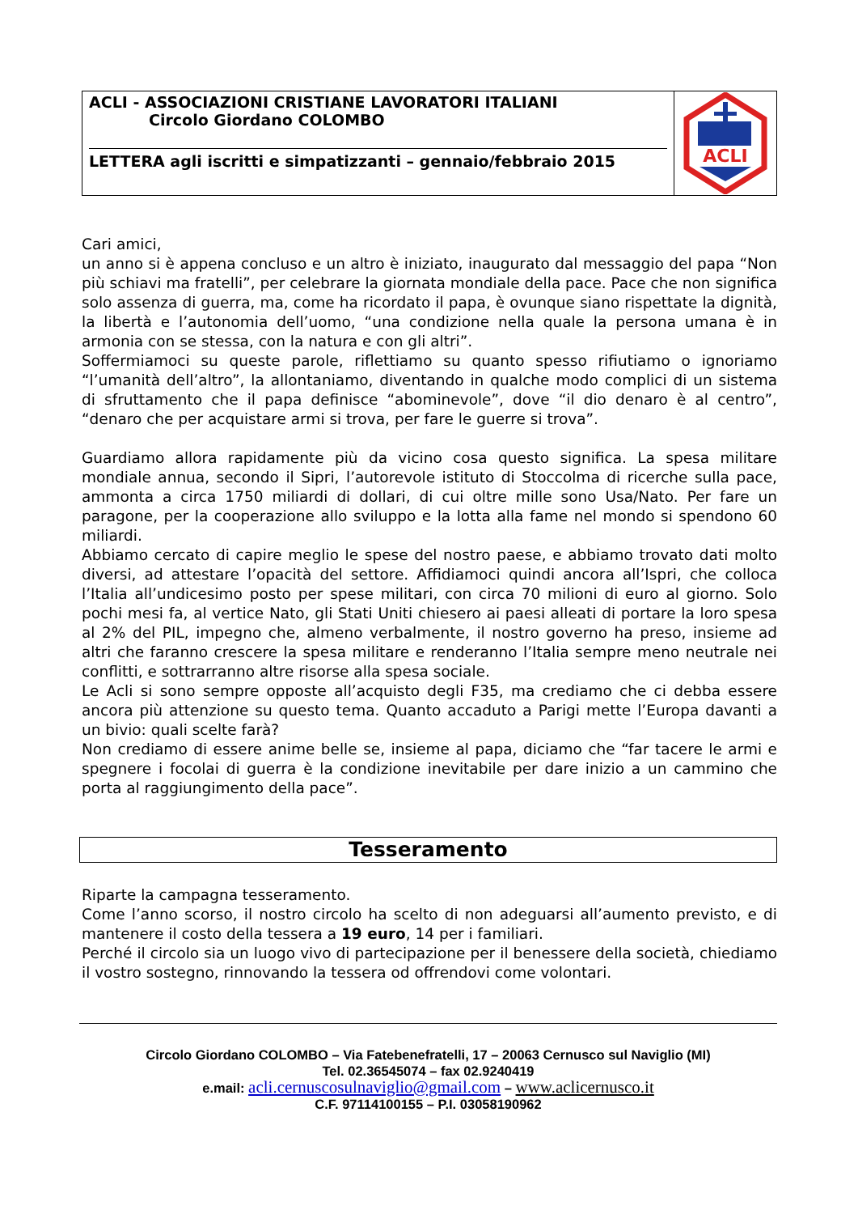ACLI - ASSOCIAZIONI CRISTIANE LAVORATORI ITALIANI
Circolo Giordano COLOMBO
LETTERA agli iscritti e simpatizzanti – gennaio/febbraio 2015
ACLI
Cari amici,
un anno si è appena concluso e un altro è iniziato, inaugurato dal messaggio del papa “Non più schiavi ma fratelli”, per celebrare la giornata mondiale della pace. Pace che non significa solo assenza di guerra, ma, come ha ricordato il papa, è ovunque siano rispettate la dignità, la libertà e l’autonomia dell’uomo, “una condizione nella quale la persona umana è in armonia con se stessa, con la natura e con gli altri”.
Soffermiamoci su queste parole, riflettiamo su quanto spesso rifiutiamo o ignoriamo “l’umanità dell’altro”, la allontaniamo, diventando in qualche modo complici di un sistema di sfruttamento che il papa definisce “abominevole”, dove “il dio denaro è al centro”, “denaro che per acquistare armi si trova, per fare le guerre si trova”.
Guardiamo allora rapidamente più da vicino cosa questo significa. La spesa militare mondiale annua, secondo il Sipri, l’autorevole istituto di Stoccolma di ricerche sulla pace, ammonta a circa 1750 miliardi di dollari, di cui oltre mille sono Usa/Nato. Per fare un paragone, per la cooperazione allo sviluppo e la lotta alla fame nel mondo si spendono 60 miliardi.
Abbiamo cercato di capire meglio le spese del nostro paese, e abbiamo trovato dati molto diversi, ad attestare l’opacità del settore. Affidiamoci quindi ancora all’Ispri, che colloca l’Italia all’undicesimo posto per spese militari, con circa 70 milioni di euro al giorno. Solo pochi mesi fa, al vertice Nato, gli Stati Uniti chiesero ai paesi alleati di portare la loro spesa al 2% del PIL, impegno che, almeno verbalmente, il nostro governo ha preso, insieme ad altri che faranno crescere la spesa militare e renderanno l’Italia sempre meno neutrale nei conflitti, e sottrarranno altre risorse alla spesa sociale.
Le Acli si sono sempre opposte all’acquisto degli F35, ma crediamo che ci debba essere ancora più attenzione su questo tema. Quanto accaduto a Parigi mette l’Europa davanti a un bivio: quali scelte farà?
Non crediamo di essere anime belle se, insieme al papa, diciamo che “far tacere le armi e spegnere i focolai di guerra è la condizione inevitabile per dare inizio a un cammino che porta al raggiungimento della pace”.
Tesseramento
Riparte la campagna tesseramento.
Come l’anno scorso, il nostro circolo ha scelto di non adeguarsi all’aumento previsto, e di mantenere il costo della tessera a 19 euro, 14 per i familiari.
Perché il circolo sia un luogo vivo di partecipazione per il benessere della società, chiediamo il vostro sostegno, rinnovando la tessera od offrendovi come volontari.
Circolo Giordano COLOMBO – Via Fatebenefratelli, 17 – 20063 Cernusco sul Naviglio (MI)
Tel. 02.36545074 – fax 02.9240419
e.mail: acli.cernuscosulnaviglio@gmail.com – www.aclicernusco.it
C.F. 97114100155 – P.I. 03058190962